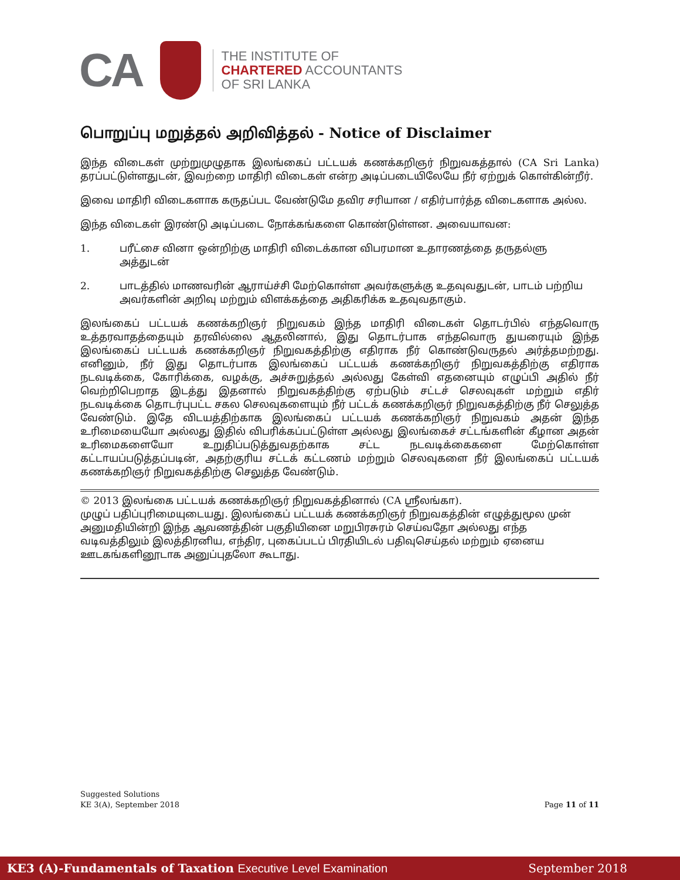CA
THE INSTITUTE OF
CHARTERED ACCOUNTANTS
OF SRI LANKA
பொறுப்பு மறுத்தல் அறிவித்தல் - Notice of Disclaimer
இந்த விடைகள் முற்றுமுழுதாக இலங்கைப் பட்டயக் கணக்கறிஞர் நிறுவகத்தால் (CA Sri Lanka) தரப்பட்டுள்ளதுடன், இவற்றை மாதிரி விடைகள் என்ற அடிப்படையிலேயே நீர் ஏற்றுக் கொள்கின்றீர்.
இவை மாதிரி விடைகளாக கருதப்பட வேண்டுமே தவிர சரியான / எதிர்பார்த்த விடைகளாக அல்ல.
இந்த விடைகள் இரண்டு அடிப்படை நோக்கங்களை கொண்டுள்ளன. அவையாவன:
1. பரீட்சை வினா ஒன்றிற்கு மாதிரி விடைக்கான விபரமான உதாரணத்தை தருதல்ளு அத்துடன்
2. பாடத்தில் மாணவரின் ஆராய்ச்சி மேற்கொள்ள அவர்களுக்கு உதவுவதுடன், பாடம் பற்றிய அவர்களின் அறிவு மற்றும் விளக்கத்தை அதிகரிக்க உதவுவதாகும்.
இலங்கைப் பட்டயக் கணக்கறிஞர் நிறுவகம் இந்த மாதிரி விடைகள் தொடர்பில் எந்தவொரு உத்தரவாதத்தையும் தரவில்லை ஆதலினால், இது தொடர்பாக எந்தவொரு துயரையும் இந்த இலங்கைப் பட்டயக் கணக்கறிஞர் நிறுவகத்திற்கு எதிராக நீர் கொண்டுவருதல் அர்த்தமற்றது. எனினும், நீர் இது தொடர்பாக இலங்கைப் பட்டயக் கணக்கறிஞர் நிறுவகத்திற்கு எதிராக நடவடிக்கை, கோரிக்கை, வழக்கு, அச்சுறுத்தல் அல்லது கேள்வி எதனையும் எழுப்பி அதில் நீர் வெற்றிபெறாத இடத்து இதனால் நிறுவகத்திற்கு ஏற்படும் சட்டச் செலவுகள் மற்றும் எதிர் நடவடிக்கை தொடர்புபட்ட சகல செலவுகளையும் நீர் பட்டக் கணக்கறிஞர் நிறுவகத்திற்கு நீர் செலுத்த வேண்டும். இதே விடயத்திற்காக இலங்கைப் பட்டயக் கணக்கறிஞர் நிறுவகம் அதன் இந்த உரிமையையோ அல்லது இதில் விபரிக்கப்பட்டுள்ள அல்லது இலங்கைச் சட்டங்களின் கீழான அதன் உரிமைகளையோ உறுதிப்படுத்துவதற்காக சட்ட நடவடிக்கைகளை மேற்கொள்ள கட்டாயப்படுத்தப்படின், அதற்குரிய சட்டக் கட்டணம் மற்றும் செலவுகளை நீர் இலங்கைப் பட்டயக் கணக்கறிஞர் நிறுவகத்திற்கு செலுத்த வேண்டும்.
© 2013 இலங்கை பட்டயக் கணக்கறிஞர் நிறுவகத்தினால் (CA ஸ்ரீலங்கா).
முழுப் பதிப்புரிமையுடையது. இலங்கைப் பட்டயக் கணக்கறிஞர் நிறுவகத்தின் எழுத்துமூல முன் அனுமதியின்றி இந்த ஆவணத்தின் பகுதியினை மறுபிரசுரம் செய்வதோ அல்லது எந்த வடிவத்திலும் இலத்திரனிய, எந்திர, புகைப்படப் பிரதியிடல் பதிவுசெய்தல் மற்றும் ஏனைய ஊடகங்களினூடாக அனுப்புதலோ கூடாது.
Suggested Solutions
KE 3(A), September 2018
Page 11 of 11
KE3 (A)-Fundamentals of Taxation Executive Level Examination
September 2018